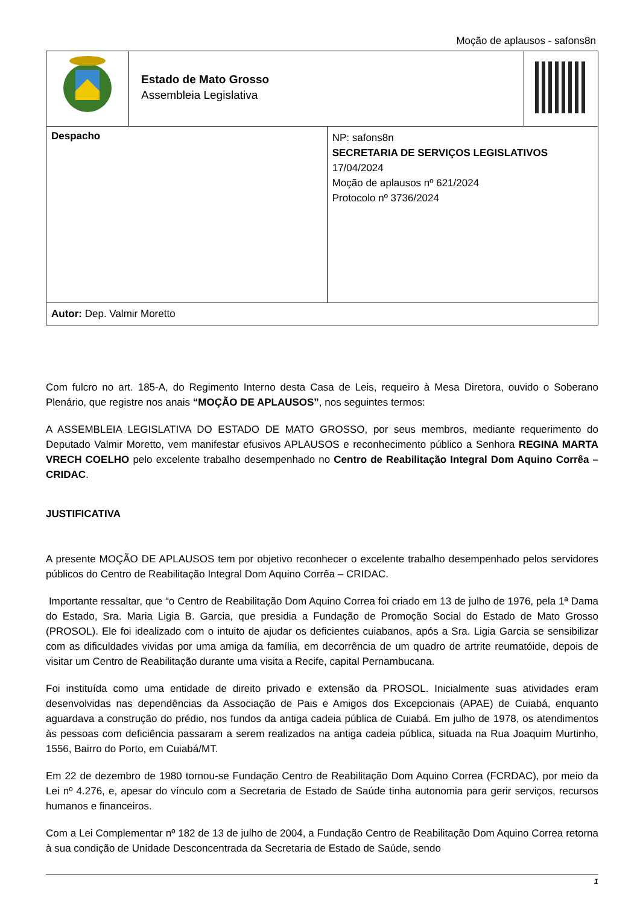Moção de aplausos - safons8n
| | Estado de Mato Grosso Assembleia Legislativa | | |
| Despacho | | NP: safons8n SECRETARIA DE SERVIÇOS LEGISLATIVOS 17/04/2024 Moção de aplausos nº 621/2024 Protocolo nº 3736/2024 | |
| Autor: Dep. Valmir Moretto | | | |
Com fulcro no art. 185-A, do Regimento Interno desta Casa de Leis, requeiro à Mesa Diretora, ouvido o Soberano Plenário, que registre nos anais “MOÇÃO DE APLAUSOS”, nos seguintes termos:
A ASSEMBLEIA LEGISLATIVA DO ESTADO DE MATO GROSSO, por seus membros, mediante requerimento do Deputado Valmir Moretto, vem manifestar efusivos APLAUSOS e reconhecimento público a Senhora REGINA MARTA VRECH COELHO pelo excelente trabalho desempenhado no Centro de Reabilitação Integral Dom Aquino Corrêa – CRIDAC.
JUSTIFICATIVA
A presente MOÇÃO DE APLAUSOS tem por objetivo reconhecer o excelente trabalho desempenhado pelos servidores públicos do Centro de Reabilitação Integral Dom Aquino Corrêa – CRIDAC.
Importante ressaltar, que “o Centro de Reabilitação Dom Aquino Correa foi criado em 13 de julho de 1976, pela 1ª Dama do Estado, Sra. Maria Ligia B. Garcia, que presidia a Fundação de Promoção Social do Estado de Mato Grosso (PROSOL). Ele foi idealizado com o intuito de ajudar os deficientes cuiabanos, após a Sra. Ligia Garcia se sensibilizar com as dificuldades vividas por uma amiga da família, em decorrência de um quadro de artrite reumatóide, depois de visitar um Centro de Reabilitação durante uma visita a Recife, capital Pernambucana.
Foi instituída como uma entidade de direito privado e extensão da PROSOL. Inicialmente suas atividades eram desenvolvidas nas dependências da Associação de Pais e Amigos dos Excepcionais (APAE) de Cuiabá, enquanto aguardava a construção do prédio, nos fundos da antiga cadeia pública de Cuiabá. Em julho de 1978, os atendimentos às pessoas com deficiência passaram a serem realizados na antiga cadeia pública, situada na Rua Joaquim Murtinho, 1556, Bairro do Porto, em Cuiabá/MT.
Em 22 de dezembro de 1980 tornou-se Fundação Centro de Reabilitação Dom Aquino Correa (FCRDAC), por meio da Lei nº 4.276, e, apesar do vínculo com a Secretaria de Estado de Saúde tinha autonomia para gerir serviços, recursos humanos e financeiros.
Com a Lei Complementar nº 182 de 13 de julho de 2004, a Fundação Centro de Reabilitação Dom Aquino Correa retorna à sua condição de Unidade Desconcentrada da Secretaria de Estado de Saúde, sendo
1